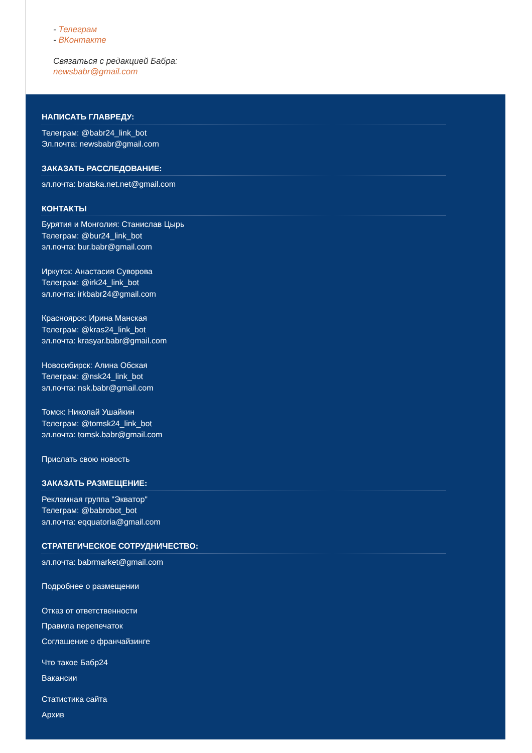- Телеграм
- ВКонтакте
Связаться с редакцией Бабра:
newsbabr@gmail.com
НАПИСАТЬ ГЛАВРЕДУ:
Телеграм: @babr24_link_bot
Эл.почта: newsbabr@gmail.com
ЗАКАЗАТЬ РАССЛЕДОВАНИЕ:
эл.почта: bratska.net.net@gmail.com
КОНТАКТЫ
Бурятия и Монголия: Станислав Цырь
Телеграм: @bur24_link_bot
эл.почта: bur.babr@gmail.com
Иркутск: Анастасия Суворова
Телеграм: @irk24_link_bot
эл.почта: irkbabr24@gmail.com
Красноярск: Ирина Манская
Телеграм: @kras24_link_bot
эл.почта: krasyar.babr@gmail.com
Новосибирск: Алина Обская
Телеграм: @nsk24_link_bot
эл.почта: nsk.babr@gmail.com
Томск: Николай Ушайкин
Телеграм: @tomsk24_link_bot
эл.почта: tomsk.babr@gmail.com
Прислать свою новость
ЗАКАЗАТЬ РАЗМЕЩЕНИЕ:
Рекламная группа "Экватор"
Телеграм: @babrobot_bot
эл.почта: eqquatoria@gmail.com
СТРАТЕГИЧЕСКОЕ СОТРУДНИЧЕСТВО:
эл.почта: babrmarket@gmail.com
Подробнее о размещении
Отказ от ответственности
Правила перепечаток
Соглашение о франчайзинге
Что такое Бабр24
Вакансии
Статистика сайта
Архив